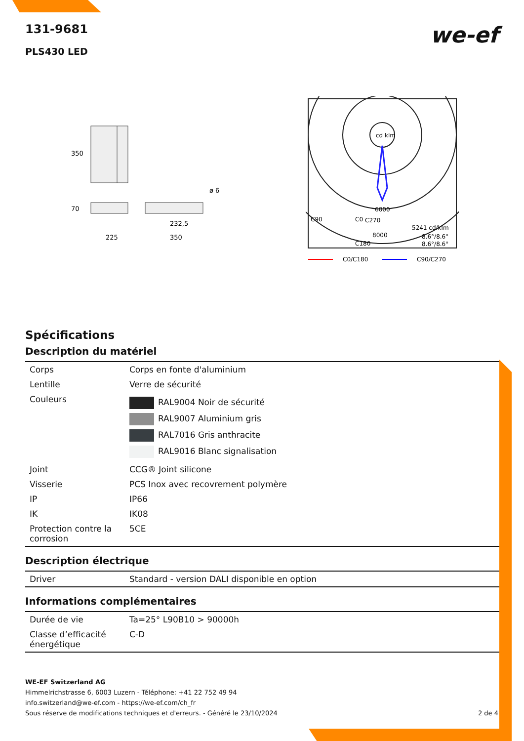we-ef
131-9681
PLS430 LED
350
70
225
350
232,5
ø 6
cd klm
6000
C0
C90
C270
8000
5241 cd/klm
8.6°/8.6°
8.6°/8.6°
C180
C0/C180
C90/C270
Spécifications
Description du matériel
| Corps | Corps en fonte d'aluminium |
| Lentille | Verre de sécurité |
| Couleurs | RAL9004 Noir de sécurité RAL9007 Aluminium gris RAL7016 Gris anthracite RAL9016 Blanc signalisation |
| Joint | CCG® Joint silicone |
| Visserie | PCS Inox avec recovrement polymère |
| IP | IP66 |
| IK | IK08 |
| Protection contre la corrosion | 5CE |
Description électrique
| Driver | Standard - version DALI disponible en option |
Informations complémentaires
| Durée de vie | Ta=25° L90B10 > 90000h |
| Classe d’efficacité énergétique | C-D |
WE-EF Switzerland AG
Himmelrichstrasse 6, 6003 Luzern - Téléphone: +41 22 752 49 94
info.switzerland@we-ef.com - https://we-ef.com/ch_fr
Sous réserve de modifications techniques et d'erreurs. - Généré le 23/10/2024 2 de 4